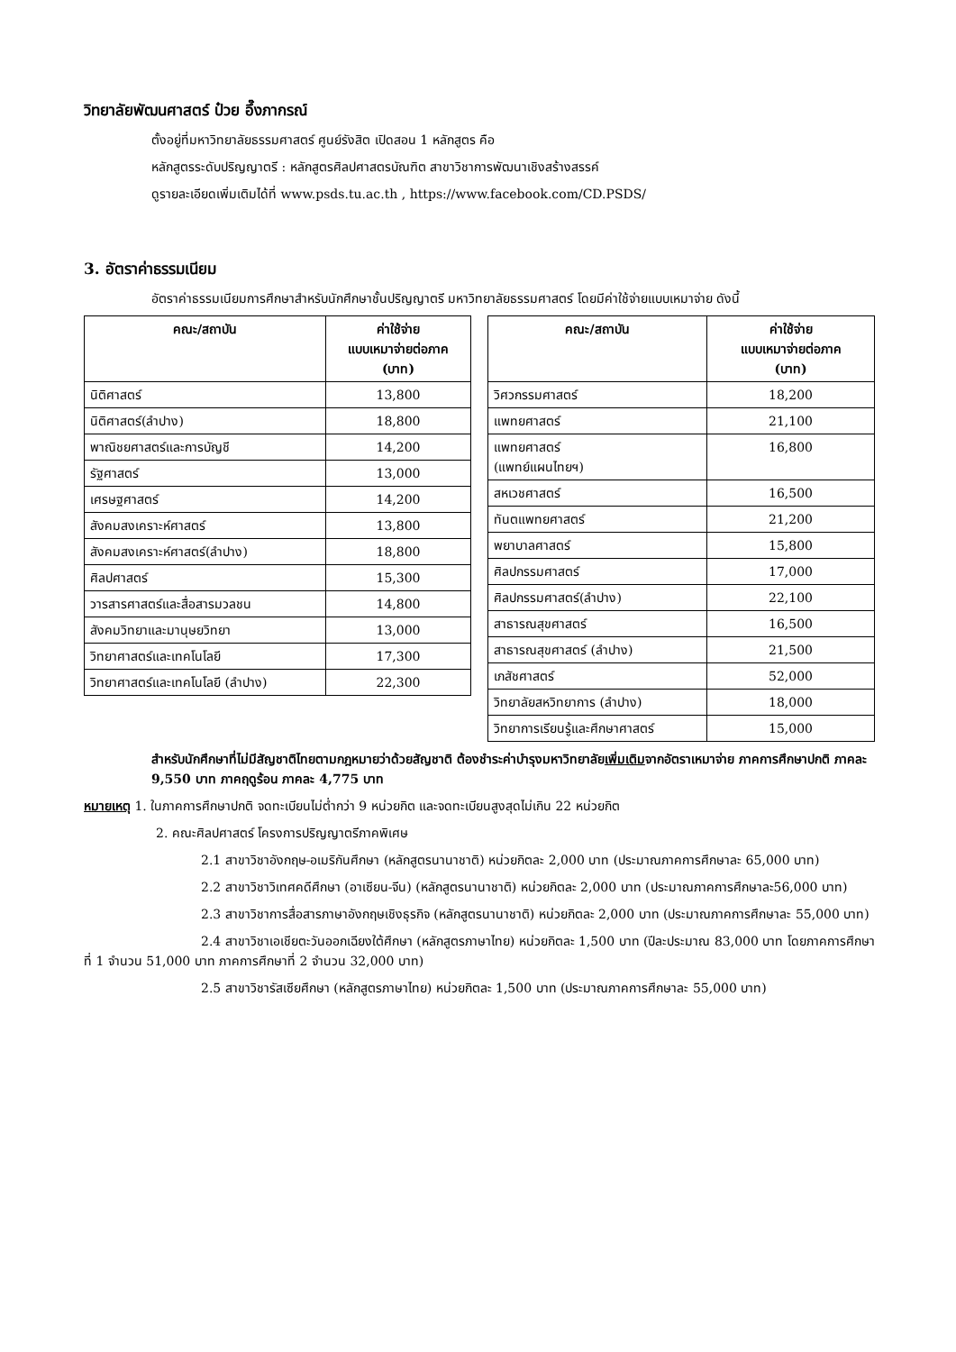วิทยาลัยพัฒนศาสตร์ ป๋วย อึ๊งภากรณ์
ตั้งอยู่ที่มหาวิทยาลัยธรรมศาสตร์ ศูนย์รังสิต เปิดสอน 1 หลักสูตร คือ
หลักสูตรระดับปริญญาตรี : หลักสูตรศิลปศาสตรบัณฑิต สาขาวิชาการพัฒนาเชิงสร้างสรรค์
ดูรายละเอียดเพิ่มเติมได้ที่ www.psds.tu.ac.th , https://www.facebook.com/CD.PSDS/
3. อัตราค่าธรรมเนียม
อัตราค่าธรรมเนียมการศึกษาสำหรับนักศึกษาชั้นปริญญาตรี มหาวิทยาลัยธรรมศาสตร์ โดยมีค่าใช้จ่ายแบบเหมาจ่าย ดังนี้
| คณะ/สถาบัน | ค่าใช้จ่าย แบบเหมาจ่ายต่อภาค (บาท) |
| --- | --- |
| นิติศาสตร์ | 13,800 |
| นิติศาสตร์(ลำปาง) | 18,800 |
| พาณิชยศาสตร์และการบัญชี | 14,200 |
| รัฐศาสตร์ | 13,000 |
| เศรษฐศาสตร์ | 14,200 |
| สังคมสงเคราะห์ศาสตร์ | 13,800 |
| สังคมสงเคราะห์ศาสตร์(ลำปาง) | 18,800 |
| ศิลปศาสตร์ | 15,300 |
| วารสารศาสตร์และสื่อสารมวลชน | 14,800 |
| สังคมวิทยาและมานุษยวิทยา | 13,000 |
| วิทยาศาสตร์และเทคโนโลยี | 17,300 |
| วิทยาศาสตร์และเทคโนโลยี (ลำปาง) | 22,300 |
| คณะ/สถาบัน | ค่าใช้จ่าย แบบเหมาจ่ายต่อภาค (บาท) |
| --- | --- |
| วิศวกรรมศาสตร์ | 18,200 |
| แพทยศาสตร์ | 21,100 |
| แพทยศาสตร์ (แพทย์แผนไทยฯ) | 16,800 |
| สหเวชศาสตร์ | 16,500 |
| ทันตแพทยศาสตร์ | 21,200 |
| พยาบาลศาสตร์ | 15,800 |
| ศิลปกรรมศาสตร์ | 17,000 |
| ศิลปกรรมศาสตร์(ลำปาง) | 22,100 |
| สาธารณสุขศาสตร์ | 16,500 |
| สาธารณสุขศาสตร์ (ลำปาง) | 21,500 |
| เภสัชศาสตร์ | 52,000 |
| วิทยาลัยสหวิทยาการ (ลำปาง) | 18,000 |
| วิทยาการเรียนรู้และศึกษาศาสตร์ | 15,000 |
สำหรับนักศึกษาที่ไม่มีสัญชาติไทยตามกฎหมายว่าด้วยสัญชาติ ต้องชำระค่าบำรุงมหาวิทยาลัยเพิ่มเติมจากอัตราเหมาจ่าย ภาคการศึกษาปกติ ภาคละ 9,550 บาท ภาคฤดูร้อน ภาคละ 4,775 บาท
หมายเหตุ 1. ในภาคการศึกษาปกติ จดทะเบียนไม่ต่ำกว่า 9 หน่วยกิต และจดทะเบียนสูงสุดไม่เกิน 22 หน่วยกิต
2. คณะศิลปศาสตร์ โครงการปริญญาตรีภาคพิเศษ
2.1 สาขาวิชาอังกฤษ-อเมริกันศึกษา (หลักสูตรนานาชาติ) หน่วยกิตละ 2,000 บาท (ประมาณภาคการศึกษาละ 65,000 บาท)
2.2 สาขาวิชาวิเทศคดีศึกษา (อาเซียน-จีน) (หลักสูตรนานาชาติ) หน่วยกิตละ 2,000 บาท (ประมาณภาคการศึกษาละ56,000 บาท)
2.3 สาขาวิชาการสื่อสารภาษาอังกฤษเชิงธุรกิจ (หลักสูตรนานาชาติ) หน่วยกิตละ 2,000 บาท (ประมาณภาคการศึกษาละ 55,000 บาท)
2.4 สาขาวิชาเอเชียตะวันออกเฉียงใต้ศึกษา (หลักสูตรภาษาไทย) หน่วยกิตละ 1,500 บาท (ปีละประมาณ 83,000 บาท โดยภาคการศึกษาที่ 1 จำนวน 51,000 บาท ภาคการศึกษาที่ 2 จำนวน 32,000 บาท)
2.5 สาขาวิชารัสเซียศึกษา (หลักสูตรภาษาไทย) หน่วยกิตละ 1,500 บาท (ประมาณภาคการศึกษาละ 55,000 บาท)